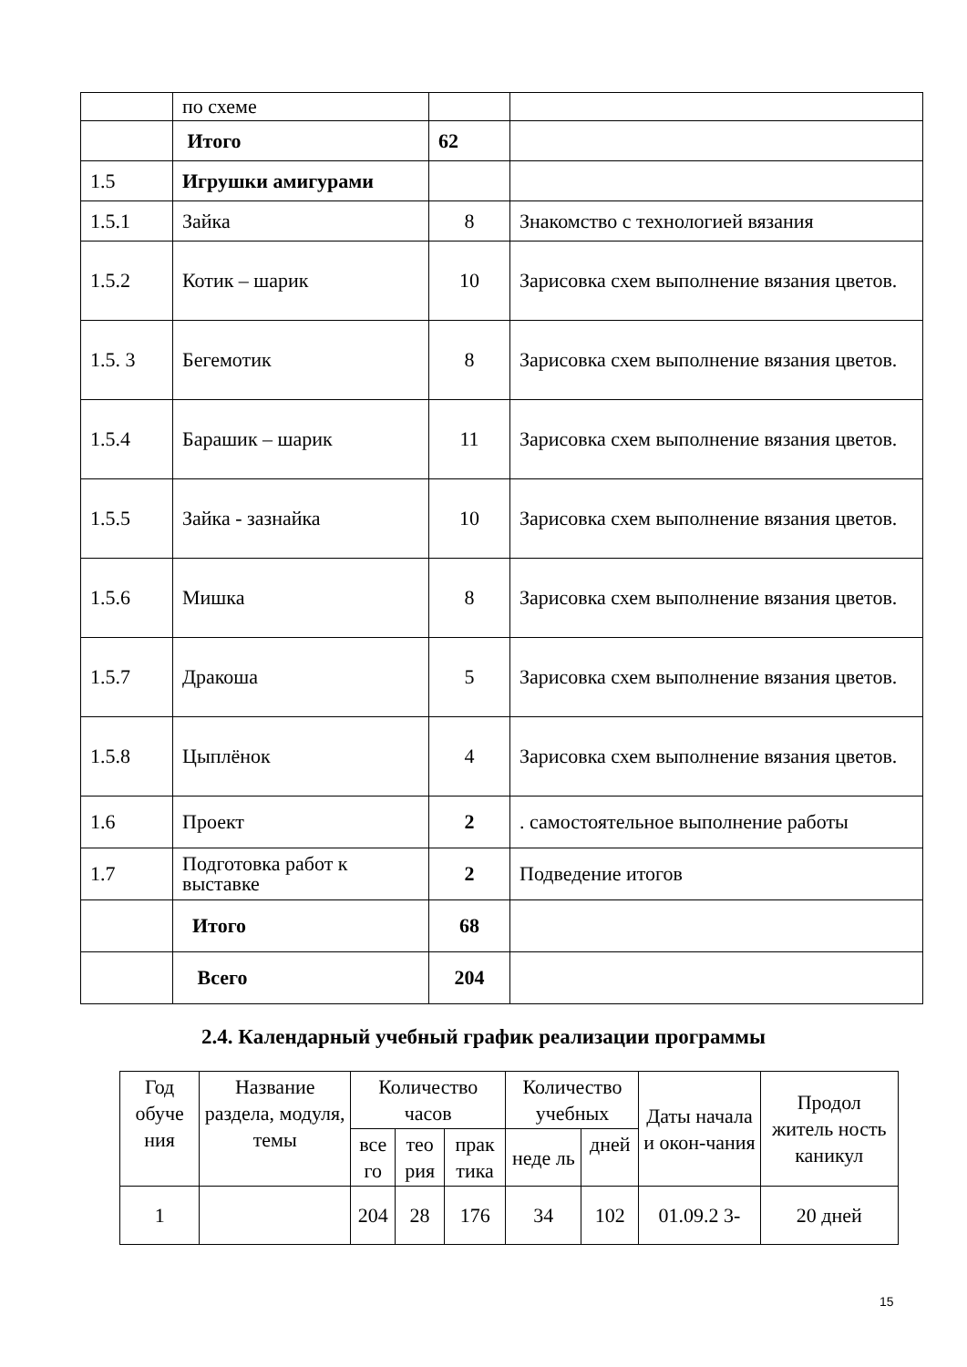| | по схеме | | |
| | Итого | 62 | |
| 1.5 | Игрушки амигурами | | |
| 1.5.1 | Зайка | 8 | Знакомство с технологией вязания |
| 1.5.2 | Котик – шарик | 10 | Зарисовка схем выполнение вязания цветов. |
| 1.5. 3 | Бегемотик | 8 | Зарисовка схем выполнение вязания цветов. |
| 1.5.4 | Барашик – шарик | 11 | Зарисовка схем выполнение вязания цветов. |
| 1.5.5 | Зайка - зазнайка | 10 | Зарисовка схем выполнение вязания цветов. |
| 1.5.6 | Мишка | 8 | Зарисовка схем выполнение вязания цветов. |
| 1.5.7 | Дракоша | 5 | Зарисовка схем выполнение вязания цветов. |
| 1.5.8 | Цыплёнок | 4 | Зарисовка схем выполнение вязания цветов. |
| 1.6 | Проект | 2 | . самостоятельное выполнение работы |
| 1.7 | Подготовка работ к выставке | 2 | Подведение итогов |
| | Итого | 68 | |
| | Всего | 204 | |
2.4. Календарный учебный график реализации программы
| Год обуче ния | Название раздела, модуля, темы | Количество часов | | | Количество учебных | | Даты начала и окон-чания | Продол житель ность каникул |
| --- | --- | --- | --- | --- | --- | --- | --- | --- |
| | | все го | тео рия | прак тика | неде ль | дней | | |
| 1 | | 204 | 28 | 176 | 34 | 102 | 01.09.2 3- | 20 дней |
15